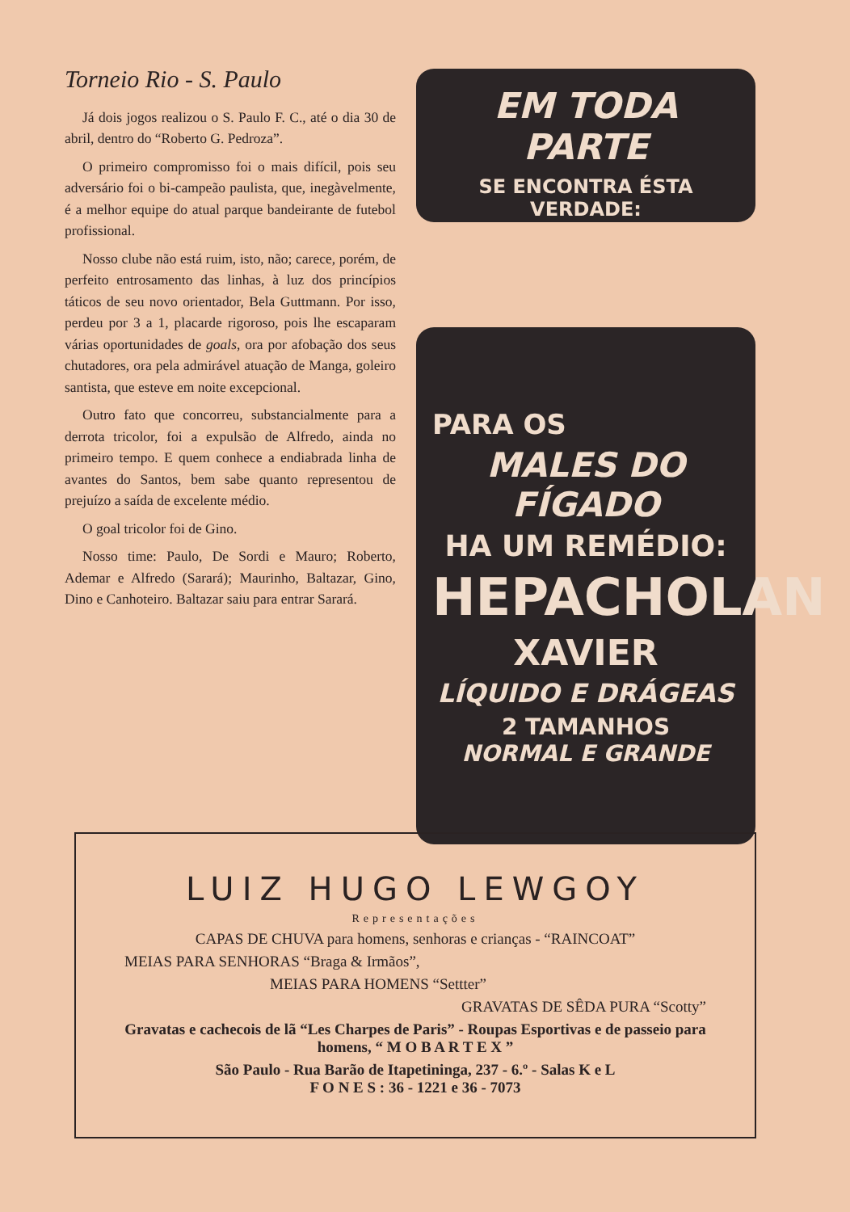Torneio Rio - S. Paulo
Já dois jogos realizou o S. Paulo F. C., até o dia 30 de abril, dentro do “Roberto G. Pedroza”.
O primeiro compromisso foi o mais difícil, pois seu adversário foi o bi-campeão paulista, que, inegàvelmente, é a melhor equipe do atual parque bandeirante de futebol profissional.
Nosso clube não está ruim, isto, não; carece, porém, de perfeito entrosamento das linhas, à luz dos princípios táticos de seu novo orientador, Bela Guttmann. Por isso, perdeu por 3 a 1, placarde rigoroso, pois lhe escaparam várias oportunidades de goals, ora por afobação dos seus chutadores, ora pela admirável atuação de Manga, goleiro santista, que esteve em noite excepcional.
Outro fato que concorreu, substancialmente para a derrota tricolor, foi a expulsão de Alfredo, ainda no primeiro tempo. E quem conhece a endiabrada linha de avantes do Santos, bem sabe quanto representou de prejuízo a saída de excelente médio.
O goal tricolor foi de Gino.
Nosso time: Paulo, De Sordi e Mauro; Roberto, Ademar e Alfredo (Sarará); Maurinho, Baltazar, Gino, Dino e Canhoteiro. Baltazar saiu para entrar Sarará.
EM TODA PARTE
SE ENCONTRA ÉSTA VERDADE:
PARA OS
MALES DO FÍGADO
HA UM REMÉDIO:
HEPACHOLAN
XAVIER
LÍQUIDO E DRÁGEAS
2 TAMANHOS
NORMAL E GRANDE
LUIZ HUGO LEWGOY
Representações
CAPAS DE CHUVA para homens, senhoras e crianças - “RAINCOAT”
MEIAS PARA SENHORAS “Braga & Irmãos”,
MEIAS PARA HOMENS “Settter”
GRAVATAS DE SÊDA PURA “Scotty”
Gravatas e cachecois de lã “Les Charpes de Paris” - Roupas Esportivas e de passeio para homens, “ M O B A R T E X ”
São Paulo - Rua Barão de Itapetininga, 237 - 6.º - Salas K e L
F O N E S : 36 - 1221 e 36 - 7073